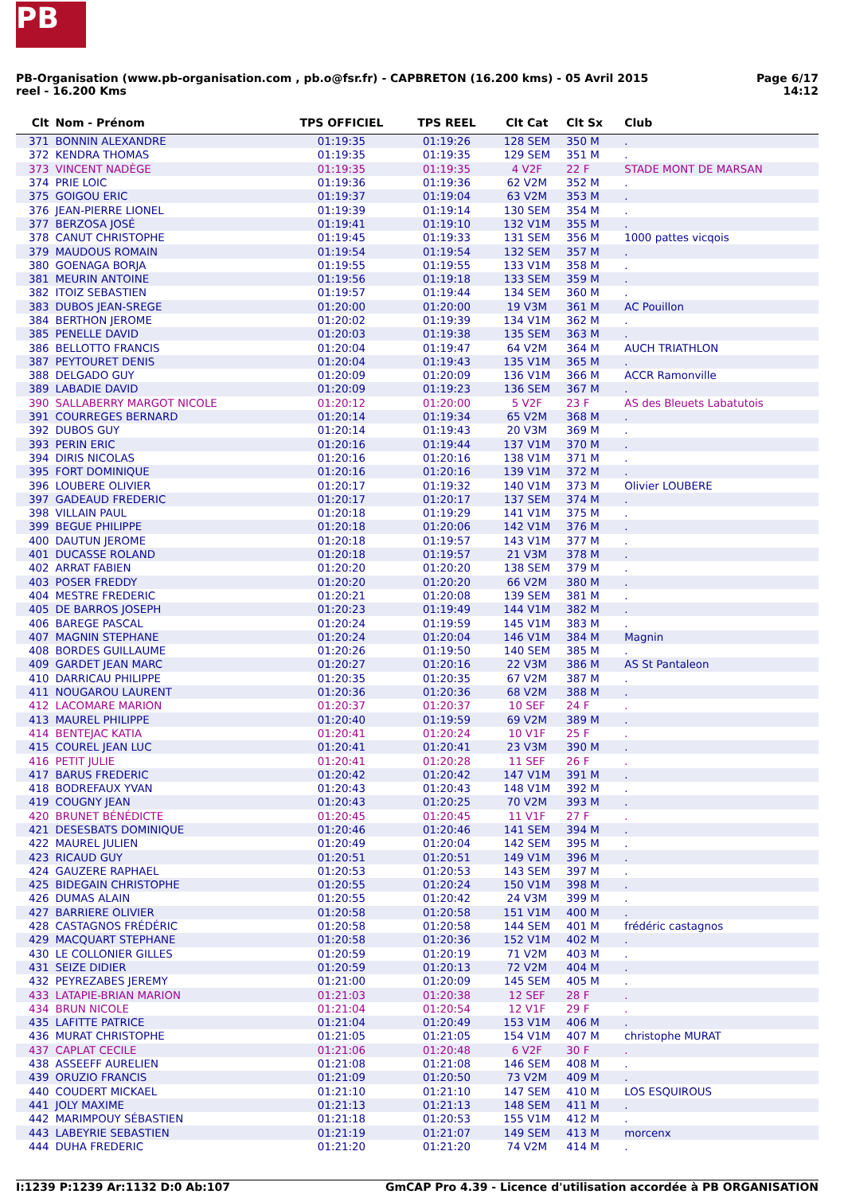PB
PB-Organisation (www.pb-organisation.com , pb.o@fsr.fr) - CAPBRETON (16.200 kms) - 05 Avril 2015
reel - 16.200 Kms
Page 6/17
14:12
| Clt | Nom - Prénom | TPS OFFICIEL | TPS REEL | Clt Cat | Clt Sx | Club |
| --- | --- | --- | --- | --- | --- | --- |
| 371 | BONNIN ALEXANDRE | 01:19:35 | 01:19:26 | 128 SEM | 350 M | . |
| 372 | KENDRA THOMAS | 01:19:35 | 01:19:35 | 129 SEM | 351 M | . |
| 373 | VINCENT NADÈGE | 01:19:35 | 01:19:35 | 4 V2F | 22 F | STADE MONT DE MARSAN |
| 374 | PRIE LOIC | 01:19:36 | 01:19:36 | 62 V2M | 352 M | . |
| 375 | GOIGOU ERIC | 01:19:37 | 01:19:04 | 63 V2M | 353 M | . |
| 376 | JEAN-PIERRE LIONEL | 01:19:39 | 01:19:14 | 130 SEM | 354 M | . |
| 377 | BERZOSA JOSÉ | 01:19:41 | 01:19:10 | 132 V1M | 355 M | . |
| 378 | CANUT CHRISTOPHE | 01:19:45 | 01:19:33 | 131 SEM | 356 M | 1000 pattes vicqois |
| 379 | MAUDOUS ROMAIN | 01:19:54 | 01:19:54 | 132 SEM | 357 M | . |
| 380 | GOENAGA BORJA | 01:19:55 | 01:19:55 | 133 V1M | 358 M | . |
| 381 | MEURIN ANTOINE | 01:19:56 | 01:19:18 | 133 SEM | 359 M | . |
| 382 | ITOIZ SEBASTIEN | 01:19:57 | 01:19:44 | 134 SEM | 360 M | . |
| 383 | DUBOS JEAN-SREGE | 01:20:00 | 01:20:00 | 19 V3M | 361 M | AC Pouillon |
| 384 | BERTHON JEROME | 01:20:02 | 01:19:39 | 134 V1M | 362 M | . |
| 385 | PENELLE DAVID | 01:20:03 | 01:19:38 | 135 SEM | 363 M | . |
| 386 | BELLOTTO FRANCIS | 01:20:04 | 01:19:47 | 64 V2M | 364 M | AUCH TRIATHLON |
| 387 | PEYTOURET DENIS | 01:20:04 | 01:19:43 | 135 V1M | 365 M | . |
| 388 | DELGADO GUY | 01:20:09 | 01:20:09 | 136 V1M | 366 M | ACCR Ramonville |
| 389 | LABADIE DAVID | 01:20:09 | 01:19:23 | 136 SEM | 367 M | . |
| 390 | SALLABERRY MARGOT NICOLE | 01:20:12 | 01:20:00 | 5 V2F | 23 F | AS des Bleuets Labatutois |
| 391 | COURREGES BERNARD | 01:20:14 | 01:19:34 | 65 V2M | 368 M | . |
| 392 | DUBOS GUY | 01:20:14 | 01:19:43 | 20 V3M | 369 M | . |
| 393 | PERIN ERIC | 01:20:16 | 01:19:44 | 137 V1M | 370 M | . |
| 394 | DIRIS NICOLAS | 01:20:16 | 01:20:16 | 138 V1M | 371 M | . |
| 395 | FORT DOMINIQUE | 01:20:16 | 01:20:16 | 139 V1M | 372 M | . |
| 396 | LOUBERE OLIVIER | 01:20:17 | 01:19:32 | 140 V1M | 373 M | Olivier LOUBERE |
| 397 | GADEAUD FREDERIC | 01:20:17 | 01:20:17 | 137 SEM | 374 M | . |
| 398 | VILLAIN PAUL | 01:20:18 | 01:19:29 | 141 V1M | 375 M | . |
| 399 | BEGUE PHILIPPE | 01:20:18 | 01:20:06 | 142 V1M | 376 M | . |
| 400 | DAUTUN JEROME | 01:20:18 | 01:19:57 | 143 V1M | 377 M | . |
| 401 | DUCASSE ROLAND | 01:20:18 | 01:19:57 | 21 V3M | 378 M | . |
| 402 | ARRAT FABIEN | 01:20:20 | 01:20:20 | 138 SEM | 379 M | . |
| 403 | POSER FREDDY | 01:20:20 | 01:20:20 | 66 V2M | 380 M | . |
| 404 | MESTRE FREDERIC | 01:20:21 | 01:20:08 | 139 SEM | 381 M | . |
| 405 | DE BARROS JOSEPH | 01:20:23 | 01:19:49 | 144 V1M | 382 M | . |
| 406 | BAREGE PASCAL | 01:20:24 | 01:19:59 | 145 V1M | 383 M | . |
| 407 | MAGNIN STEPHANE | 01:20:24 | 01:20:04 | 146 V1M | 384 M | Magnin |
| 408 | BORDES GUILLAUME | 01:20:26 | 01:19:50 | 140 SEM | 385 M | . |
| 409 | GARDET JEAN MARC | 01:20:27 | 01:20:16 | 22 V3M | 386 M | AS St Pantaleon |
| 410 | DARRICAU PHILIPPE | 01:20:35 | 01:20:35 | 67 V2M | 387 M | . |
| 411 | NOUGAROU LAURENT | 01:20:36 | 01:20:36 | 68 V2M | 388 M | . |
| 412 | LACOMARE MARION | 01:20:37 | 01:20:37 | 10 SEF | 24 F | . |
| 413 | MAUREL PHILIPPE | 01:20:40 | 01:19:59 | 69 V2M | 389 M | . |
| 414 | BENTEJAC KATIA | 01:20:41 | 01:20:24 | 10 V1F | 25 F | . |
| 415 | COUREL JEAN LUC | 01:20:41 | 01:20:41 | 23 V3M | 390 M | . |
| 416 | PETIT JULIE | 01:20:41 | 01:20:28 | 11 SEF | 26 F | . |
| 417 | BARUS FREDERIC | 01:20:42 | 01:20:42 | 147 V1M | 391 M | . |
| 418 | BODREFAUX YVAN | 01:20:43 | 01:20:43 | 148 V1M | 392 M | . |
| 419 | COUGNY JEAN | 01:20:43 | 01:20:25 | 70 V2M | 393 M | . |
| 420 | BRUNET BÉNÉDICTE | 01:20:45 | 01:20:45 | 11 V1F | 27 F | . |
| 421 | DESESBATS DOMINIQUE | 01:20:46 | 01:20:46 | 141 SEM | 394 M | . |
| 422 | MAUREL JULIEN | 01:20:49 | 01:20:04 | 142 SEM | 395 M | . |
| 423 | RICAUD GUY | 01:20:51 | 01:20:51 | 149 V1M | 396 M | . |
| 424 | GAUZERE RAPHAEL | 01:20:53 | 01:20:53 | 143 SEM | 397 M | . |
| 425 | BIDEGAIN CHRISTOPHE | 01:20:55 | 01:20:24 | 150 V1M | 398 M | . |
| 426 | DUMAS ALAIN | 01:20:55 | 01:20:42 | 24 V3M | 399 M | . |
| 427 | BARRIERE OLIVIER | 01:20:58 | 01:20:58 | 151 V1M | 400 M | . |
| 428 | CASTAGNOS FRÉDÉRIC | 01:20:58 | 01:20:58 | 144 SEM | 401 M | frédéric castagnos |
| 429 | MACQUART STEPHANE | 01:20:58 | 01:20:36 | 152 V1M | 402 M | . |
| 430 | LE COLLONIER GILLES | 01:20:59 | 01:20:19 | 71 V2M | 403 M | . |
| 431 | SEIZE DIDIER | 01:20:59 | 01:20:13 | 72 V2M | 404 M | . |
| 432 | PEYREZABES JEREMY | 01:21:00 | 01:20:09 | 145 SEM | 405 M | . |
| 433 | LATAPIE-BRIAN MARION | 01:21:03 | 01:20:38 | 12 SEF | 28 F | . |
| 434 | BRUN NICOLE | 01:21:04 | 01:20:54 | 12 V1F | 29 F | . |
| 435 | LAFITTE PATRICE | 01:21:04 | 01:20:49 | 153 V1M | 406 M | . |
| 436 | MURAT CHRISTOPHE | 01:21:05 | 01:21:05 | 154 V1M | 407 M | christophe MURAT |
| 437 | CAPLAT CECILE | 01:21:06 | 01:20:48 | 6 V2F | 30 F | . |
| 438 | ASSEEFF AURELIEN | 01:21:08 | 01:21:08 | 146 SEM | 408 M | . |
| 439 | ORUZIO FRANCIS | 01:21:09 | 01:20:50 | 73 V2M | 409 M | . |
| 440 | COUDERT MICKAEL | 01:21:10 | 01:21:10 | 147 SEM | 410 M | LOS ESQUIROUS |
| 441 | JOLY MAXIME | 01:21:13 | 01:21:13 | 148 SEM | 411 M | . |
| 442 | MARIMPOUY SÉBASTIEN | 01:21:18 | 01:20:53 | 155 V1M | 412 M | . |
| 443 | LABEYRIE SEBASTIEN | 01:21:19 | 01:21:07 | 149 SEM | 413 M | morcenx |
| 444 | DUHA FREDERIC | 01:21:20 | 01:21:20 | 74 V2M | 414 M | . |
I:1239 P:1239 Ar:1132 D:0 Ab:107
GmCAP Pro 4.39 - Licence d'utilisation accordée à PB ORGANISATION